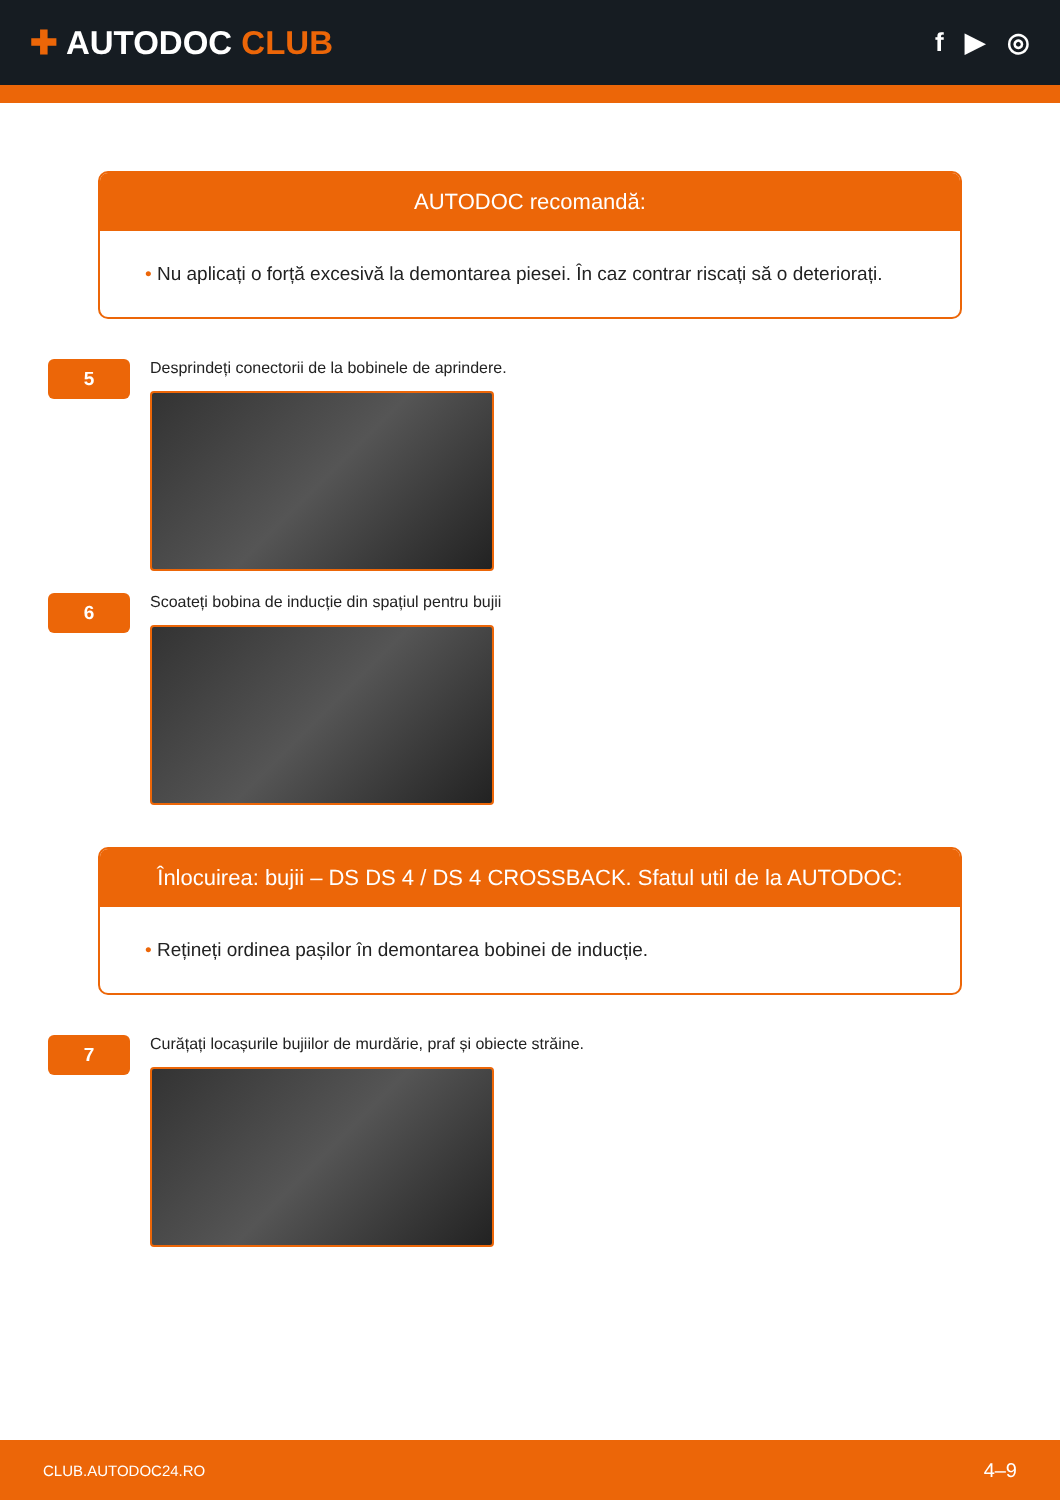✚ AUTODOC CLUB
f ▶ ◎
AUTODOC recomandă:
• Nu aplicați o forță excesivă la demontarea piesei. În caz contrar riscați să o deteriorați.
5
Desprindeți conectorii de la bobinele de aprindere.
6
Scoateți bobina de inducție din spațiul pentru bujii
Înlocuirea: bujii – DS DS 4 / DS 4 CROSSBACK. Sfatul util de la AUTODOC:
• Rețineți ordinea pașilor în demontarea bobinei de inducție.
7
Curățați locașurile bujiilor de murdărie, praf și obiecte străine.
CLUB.AUTODOC24.RO
4–9